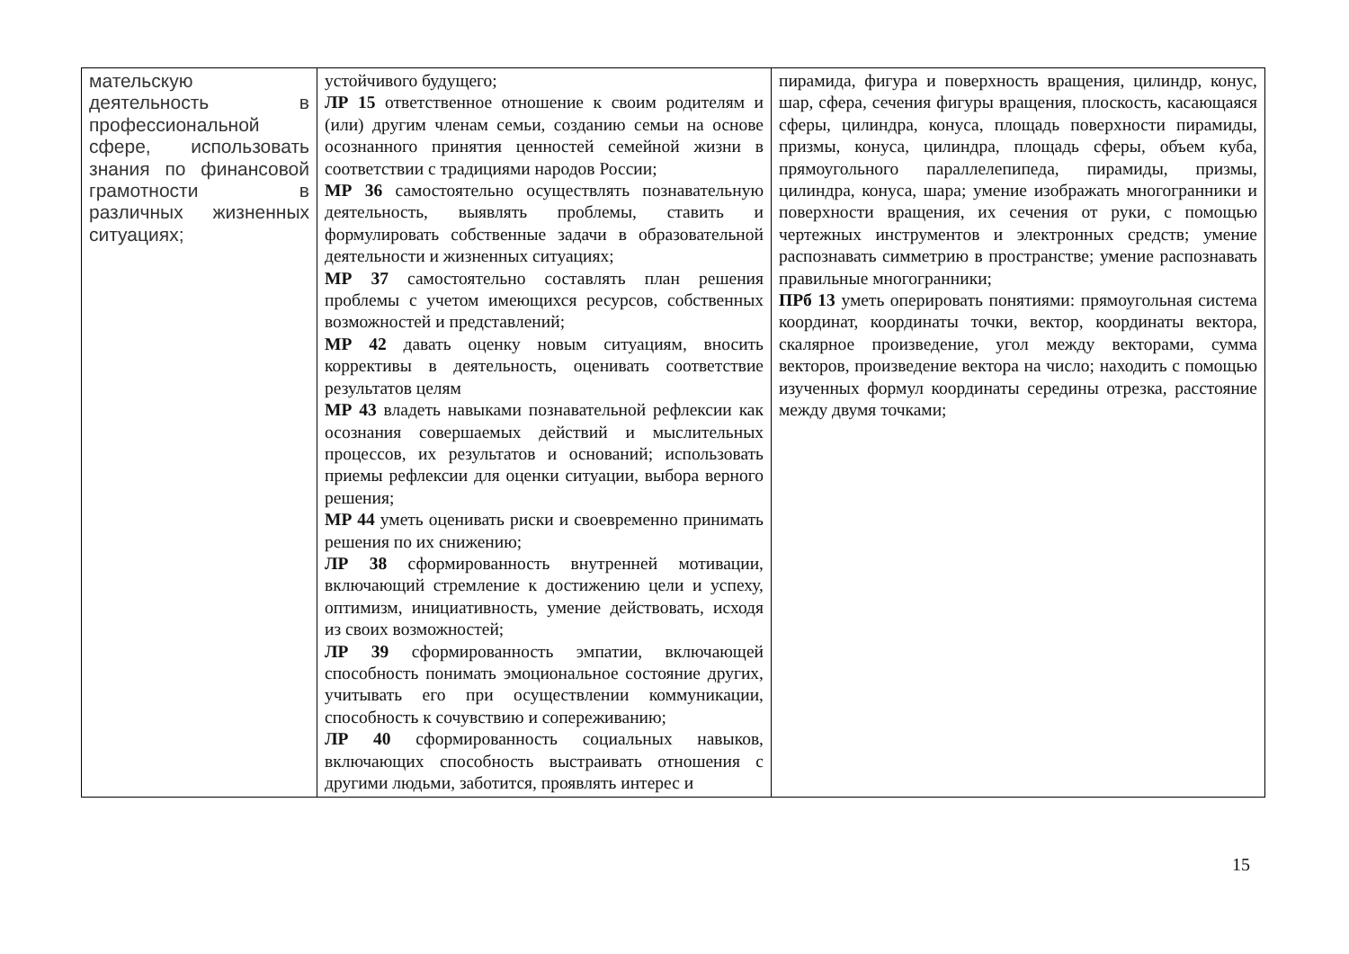| мательскую деятельность в профессиональной сфере, использовать знания по финансовой грамотности в различных жизненных ситуациях; | устойчивого будущего; ЛР 15 ответственное отношение к своим родителям и (или) другим членам семьи, созданию семьи на основе осознанного принятия ценностей семейной жизни в соответствии с традициями народов России; МР 36 самостоятельно осуществлять познавательную деятельность, выявлять проблемы, ставить и формулировать собственные задачи в образовательной деятельности и жизненных ситуациях; МР 37 самостоятельно составлять план решения проблемы с учетом имеющихся ресурсов, собственных возможностей и представлений; МР 42 давать оценку новым ситуациям, вносить коррективы в деятельность, оценивать соответствие результатов целям МР 43 владеть навыками познавательной рефлексии как осознания совершаемых действий и мыслительных процессов, их результатов и оснований; использовать приемы рефлексии для оценки ситуации, выбора верного решения; МР 44 уметь оценивать риски и своевременно принимать решения по их снижению; ЛР 38 сформированность внутренней мотивации, включающий стремление к достижению цели и успеху, оптимизм, инициативность, умение действовать, исходя из своих возможностей; ЛР 39 сформированность эмпатии, включающей способность понимать эмоциональное состояние других, учитывать его при осуществлении коммуникации, способность к сочувствию и сопереживанию; ЛР 40 сформированность социальных навыков, включающих способность выстраивать отношения с другими людьми, заботится, проявлять интерес и | пирамида, фигура и поверхность вращения, цилиндр, конус, шар, сфера, сечения фигуры вращения, плоскость, касающаяся сферы, цилиндра, конуса, площадь поверхности пирамиды, призмы, конуса, цилиндра, площадь сферы, объем куба, прямоугольного параллелепипеда, пирамиды, призмы, цилиндра, конуса, шара; умение изображать многогранники и поверхности вращения, их сечения от руки, с помощью чертежных инструментов и электронных средств; умение распознавать симметрию в пространстве; умение распознавать правильные многогранники; ПРб 13 уметь оперировать понятиями: прямоугольная система координат, координаты точки, вектор, координаты вектора, скалярное произведение, угол между векторами, сумма векторов, произведение вектора на число; находить с помощью изученных формул координаты середины отрезка, расстояние между двумя точками; |
15